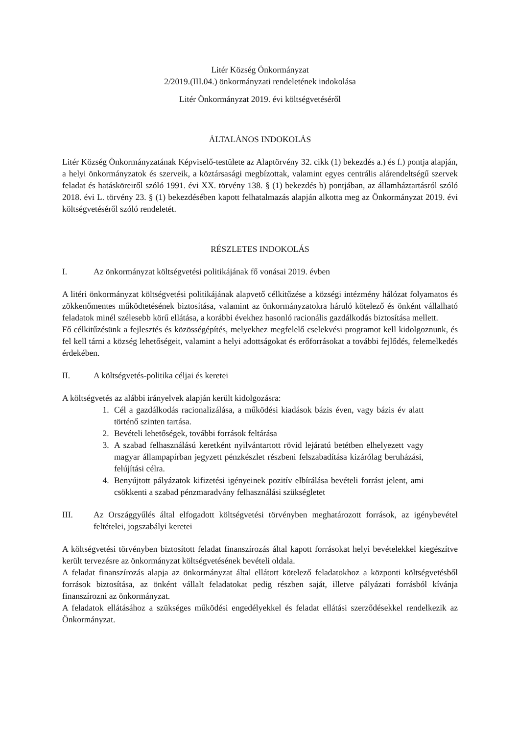Litér Község Önkormányzat
2/2019.(III.04.) önkormányzati rendeletének indokolása
Litér Önkormányzat 2019. évi költségvetéséről
ÁLTALÁNOS INDOKOLÁS
Litér Község Önkormányzatának Képviselő-testülete az Alaptörvény 32. cikk (1) bekezdés a.) és f.) pontja alapján, a helyi önkormányzatok és szerveik, a köztársasági megbízottak, valamint egyes centrális alárendeltségű szervek feladat és hatásköreiről szóló 1991. évi XX. törvény 138. § (1) bekezdés b) pontjában, az államháztartásról szóló 2018. évi L. törvény 23. § (1) bekezdésében kapott felhatalmazás alapján alkotta meg az Önkormányzat 2019. évi költségvetéséről szóló rendeletét.
RÉSZLETES INDOKOLÁS
I. Az önkormányzat költségvetési politikájának fő vonásai 2019. évben
A litéri önkormányzat költségvetési politikájának alapvető célkitűzése a községi intézmény hálózat folyamatos és zökkenőmentes működtetésének biztosítása, valamint az önkormányzatokra háruló kötelező és önként vállalható feladatok minél szélesebb körű ellátása, a korábbi évekhez hasonló racionális gazdálkodás biztosítása mellett.
Fő célkitűzésünk a fejlesztés és közösségépítés, melyekhez megfelelő cselekvési programot kell kidolgoznunk, és fel kell tárni a község lehetőségeit, valamint a helyi adottságokat és erőforrásokat a további fejlődés, felemelkedés érdekében.
II. A költségvetés-politika céljai és keretei
A költségvetés az alábbi irányelvek alapján került kidolgozásra:
1. Cél a gazdálkodás racionalizálása, a működési kiadások bázis éven, vagy bázis év alatt történő szinten tartása.
2. Bevételi lehetőségek, további források feltárása
3. A szabad felhasználású keretként nyilvántartott rövid lejáratú betétben elhelyezett vagy magyar állampapírban jegyzett pénzkészlet részbeni felszabadítása kizárólag beruházási, felújítási célra.
4. Benyújtott pályázatok kifizetési igényeinek pozitív elbírálása bevételi forrást jelent, ami csökkenti a szabad pénzmaradvány felhasználási szükségletet
III. Az Országgyűlés által elfogadott költségvetési törvényben meghatározott források, az igénybevétel feltételei, jogszabályi keretei
A költségvetési törvényben biztosított feladat finanszírozás által kapott forrásokat helyi bevételekkel kiegészítve került tervezésre az önkormányzat költségvetésének bevételi oldala.
A feladat finanszírozás alapja az önkormányzat által ellátott kötelező feladatokhoz a központi költségvetésből források biztosítása, az önként vállalt feladatokat pedig részben saját, illetve pályázati forrásból kívánja finanszírozni az önkormányzat.
A feladatok ellátásához a szükséges működési engedélyekkel és feladat ellátási szerződésekkel rendelkezik az Önkormányzat.